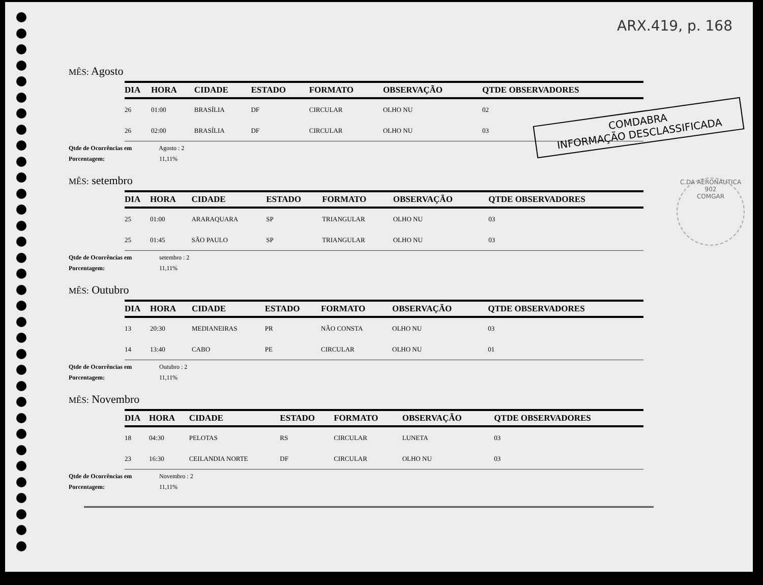ARX.419, p. 168
COMDABRA
INFORMAÇÃO DESCLASSIFICADA
C.DA AERONÁUTICA
902
COMGAR
MÊS: Agosto
| DIA | HORA | CIDADE | ESTADO | FORMATO | OBSERVAÇÃO | QTDE OBSERVADORES |
| --- | --- | --- | --- | --- | --- | --- |
| 26 | 01:00 | BRASÍLIA | DF | CIRCULAR | OLHO NU | 02 |
| 26 | 02:00 | BRASÍLIA | DF | CIRCULAR | OLHO NU | 03 |
Qtde de Ocorrências em Agosto : 2
Porcentagem: 11,11%
MÊS: setembro
| DIA | HORA | CIDADE | ESTADO | FORMATO | OBSERVAÇÃO | QTDE OBSERVADORES |
| --- | --- | --- | --- | --- | --- | --- |
| 25 | 01:00 | ARARAQUARA | SP | TRIANGULAR | OLHO NU | 03 |
| 25 | 01:45 | SÃO PAULO | SP | TRIANGULAR | OLHO NU | 03 |
Qtde de Ocorrências em setembro : 2
Porcentagem: 11,11%
MÊS: Outubro
| DIA | HORA | CIDADE | ESTADO | FORMATO | OBSERVAÇÃO | QTDE OBSERVADORES |
| --- | --- | --- | --- | --- | --- | --- |
| 13 | 20:30 | MEDIANEIRAS | PR | NÃO CONSTA | OLHO NU | 03 |
| 14 | 13:40 | CABO | PE | CIRCULAR | OLHO NU | 01 |
Qtde de Ocorrências em Outubro : 2
Porcentagem: 11,11%
MÊS: Novembro
| DIA | HORA | CIDADE | ESTADO | FORMATO | OBSERVAÇÃO | QTDE OBSERVADORES |
| --- | --- | --- | --- | --- | --- | --- |
| 18 | 04:30 | PELOTAS | RS | CIRCULAR | LUNETA | 03 |
| 23 | 16:30 | CEILANDIA NORTE | DF | CIRCULAR | OLHO NU | 03 |
Qtde de Ocorrências em Novembro : 2
Porcentagem: 11,11%